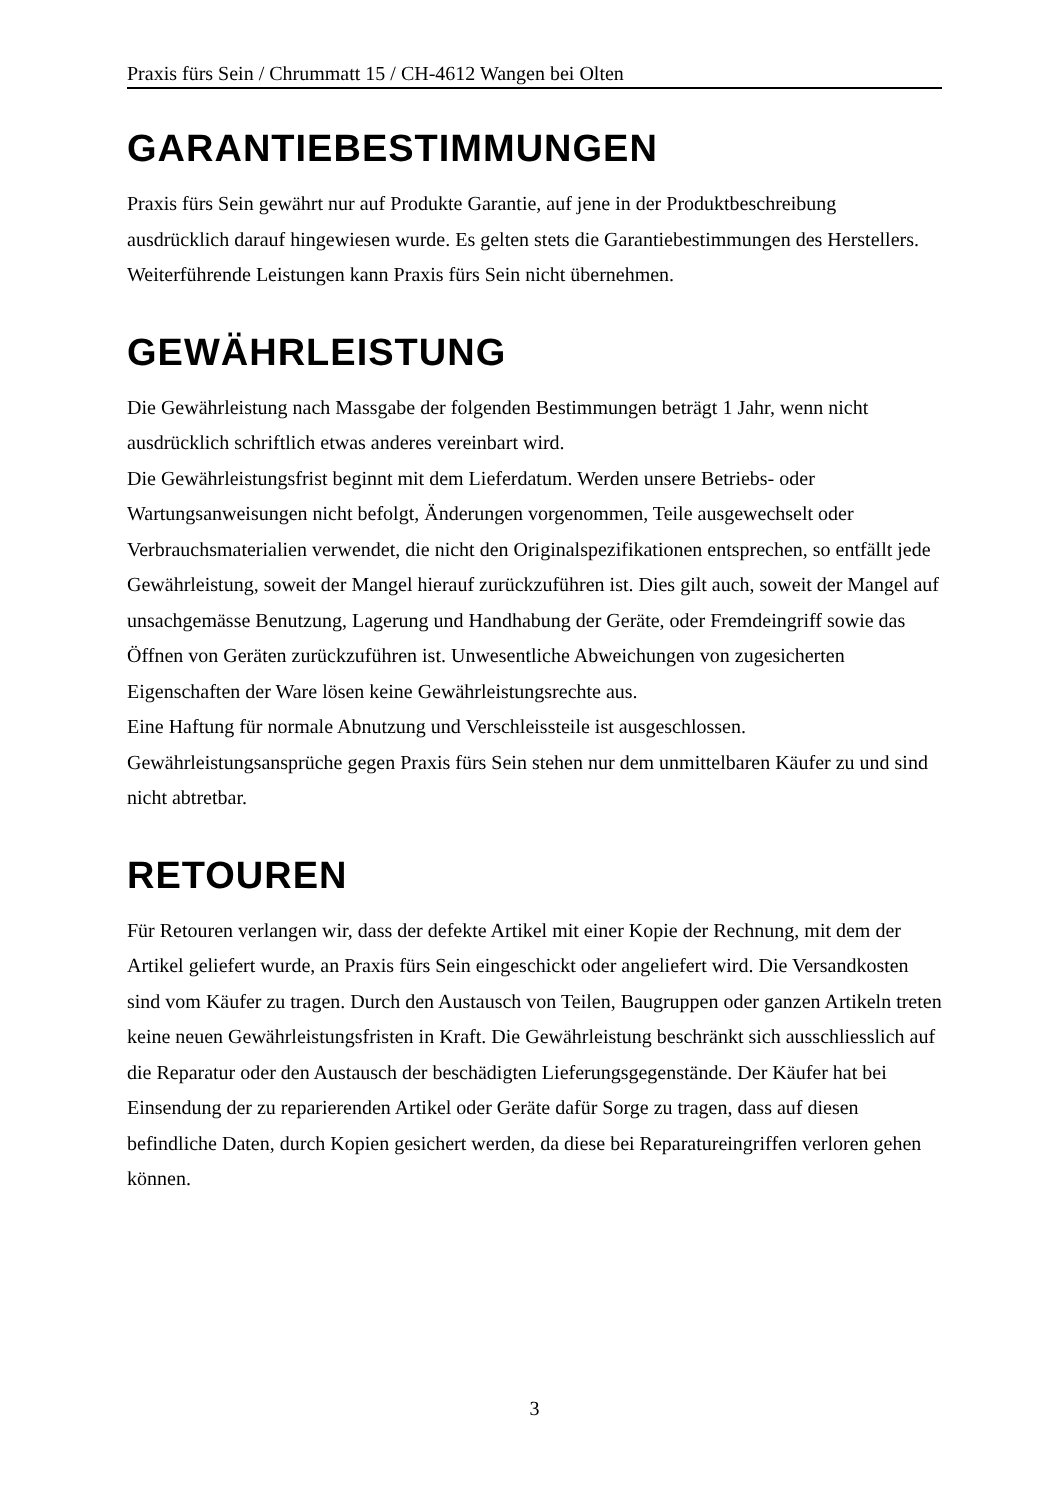Praxis fürs Sein / Chrummatt 15 / CH-4612 Wangen bei Olten
GARANTIEBESTIMMUNGEN
Praxis fürs Sein gewährt nur auf Produkte Garantie, auf jene in der Produktbeschreibung ausdrücklich darauf hingewiesen wurde. Es gelten stets die Garantiebestimmungen des Herstellers. Weiterführende Leistungen kann Praxis fürs Sein nicht übernehmen.
GEWÄHRLEISTUNG
Die Gewährleistung nach Massgabe der folgenden Bestimmungen beträgt 1 Jahr, wenn nicht ausdrücklich schriftlich etwas anderes vereinbart wird.
Die Gewährleistungsfrist beginnt mit dem Lieferdatum. Werden unsere Betriebs- oder Wartungsanweisungen nicht befolgt, Änderungen vorgenommen, Teile ausgewechselt oder Verbrauchsmaterialien verwendet, die nicht den Originalspezifikationen entsprechen, so entfällt jede Gewährleistung, soweit der Mangel hierauf zurückzuführen ist. Dies gilt auch, soweit der Mangel auf unsachgemässe Benutzung, Lagerung und Handhabung der Geräte, oder Fremdeingriff sowie das Öffnen von Geräten zurückzuführen ist. Unwesentliche Abweichungen von zugesicherten Eigenschaften der Ware lösen keine Gewährleistungsrechte aus.
Eine Haftung für normale Abnutzung und Verschleissteile ist ausgeschlossen.
Gewährleistungsansprüche gegen Praxis fürs Sein stehen nur dem unmittelbaren Käufer zu und sind nicht abtretbar.
RETOUREN
Für Retouren verlangen wir, dass der defekte Artikel mit einer Kopie der Rechnung, mit dem der Artikel geliefert wurde, an Praxis fürs Sein eingeschickt oder angeliefert wird. Die Versandkosten sind vom Käufer zu tragen. Durch den Austausch von Teilen, Baugruppen oder ganzen Artikeln treten keine neuen Gewährleistungsfristen in Kraft. Die Gewährleistung beschränkt sich ausschliesslich auf die Reparatur oder den Austausch der beschädigten Lieferungsgegenstände. Der Käufer hat bei Einsendung der zu reparierenden Artikel oder Geräte dafür Sorge zu tragen, dass auf diesen befindliche Daten, durch Kopien gesichert werden, da diese bei Reparatureingriffen verloren gehen können.
3